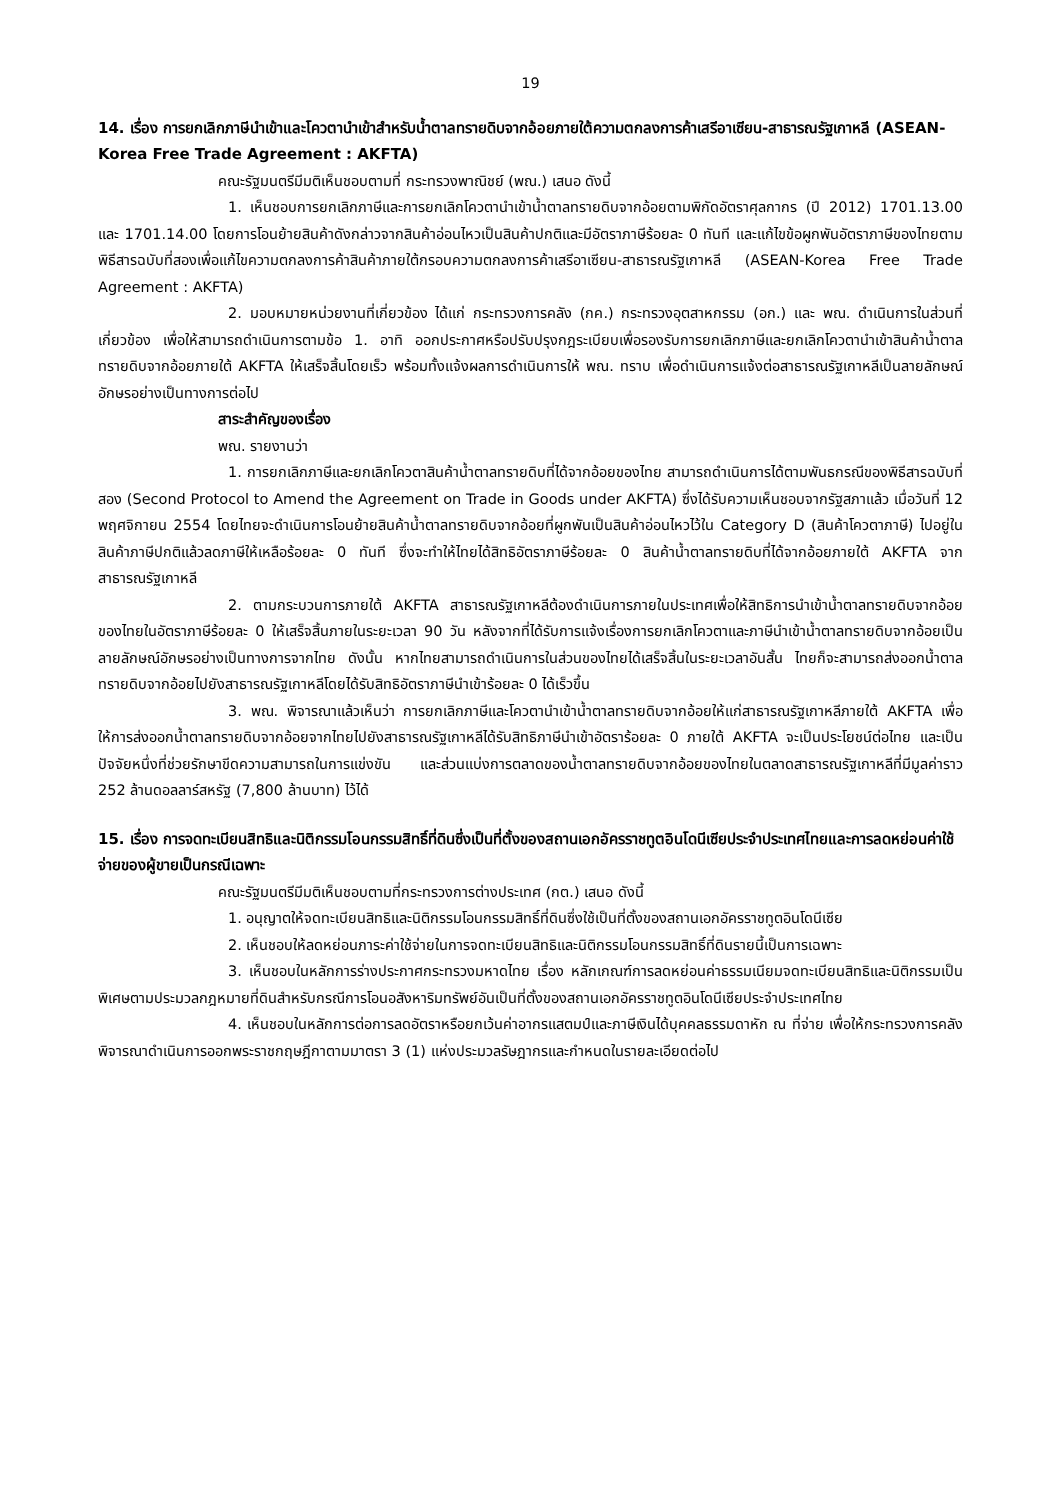19
14. เรื่อง การยกเลิกภาษีนำเข้าและโควตานำเข้าสำหรับน้ำตาลทรายดิบจากอ้อยภายใต้ความตกลงการค้าเสรีอาเซียน-สาธารณรัฐเกาหลี (ASEAN-Korea Free Trade Agreement : AKFTA)
คณะรัฐมนตรีมีมติเห็นชอบตามที่ กระทรวงพาณิชย์ (พณ.) เสนอ ดังนี้
1. เห็นชอบการยกเลิกภาษีและการยกเลิกโควตานำเข้าน้ำตาลทรายดิบจากอ้อยตามพิกัดอัตราศุลกากร (ปี 2012) 1701.13.00 และ 1701.14.00 โดยการโอนย้ายสินค้าดังกล่าวจากสินค้าอ่อนไหวเป็นสินค้าปกติและมีอัตราภาษีร้อยละ 0 ทันที และแก้ไขข้อผูกพันอัตราภาษีของไทยตามพิธีสารฉบับที่สองเพื่อแก้ไขความตกลงการค้าสินค้าภายใต้กรอบความตกลงการค้าเสรีอาเซียน-สาธารณรัฐเกาหลี (ASEAN-Korea Free Trade Agreement : AKFTA)
2. มอบหมายหน่วยงานที่เกี่ยวข้อง ได้แก่ กระทรวงการคลัง (กค.) กระทรวงอุตสาหกรรม (อก.) และ พณ. ดำเนินการในส่วนที่เกี่ยวข้อง เพื่อให้สามารถดำเนินการตามข้อ 1. อาทิ ออกประกาศหรือปรับปรุงกฎระเบียบเพื่อรองรับการยกเลิกภาษีและยกเลิกโควตานำเข้าสินค้าน้ำตาลทรายดิบจากอ้อยภายใต้ AKFTA ให้เสร็จสิ้นโดยเร็ว พร้อมทั้งแจ้งผลการดำเนินการให้ พณ. ทราบ เพื่อดำเนินการแจ้งต่อสาธารณรัฐเกาหลีเป็นลายลักษณ์อักษรอย่างเป็นทางการต่อไป
สาระสำคัญของเรื่อง
พณ. รายงานว่า
1. การยกเลิกภาษีและยกเลิกโควตาสินค้าน้ำตาลทรายดิบที่ได้จากอ้อยของไทย สามารถดำเนินการได้ตามพันธกรณีของพิธีสารฉบับที่สอง (Second Protocol to Amend the Agreement on Trade in Goods under AKFTA) ซึ่งได้รับความเห็นชอบจากรัฐสภาแล้ว เมื่อวันที่ 12 พฤศจิกายน 2554 โดยไทยจะดำเนินการโอนย้ายสินค้าน้ำตาลทรายดิบจากอ้อยที่ผูกพันเป็นสินค้าอ่อนไหวไว้ใน Category D (สินค้าโควตาภาษี) ไปอยู่ในสินค้าภาษีปกติแล้วลดภาษีให้เหลือร้อยละ 0 ทันที ซึ่งจะทำให้ไทยได้สิทธิอัตราภาษีร้อยละ 0 สินค้าน้ำตาลทรายดิบที่ได้จากอ้อยภายใต้ AKFTA จากสาธารณรัฐเกาหลี
2. ตามกระบวนการภายใต้ AKFTA สาธารณรัฐเกาหลีต้องดำเนินการภายในประเทศเพื่อให้สิทธิการนำเข้าน้ำตาลทรายดิบจากอ้อยของไทยในอัตราภาษีร้อยละ 0 ให้เสร็จสิ้นภายในระยะเวลา 90 วัน หลังจากที่ได้รับการแจ้งเรื่องการยกเลิกโควตาและภาษีนำเข้าน้ำตาลทรายดิบจากอ้อยเป็นลายลักษณ์อักษรอย่างเป็นทางการจากไทย ดังนั้น หากไทยสามารถดำเนินการในส่วนของไทยได้เสร็จสิ้นในระยะเวลาอันสั้น ไทยก็จะสามารถส่งออกน้ำตาลทรายดิบจากอ้อยไปยังสาธารณรัฐเกาหลีโดยได้รับสิทธิอัตราภาษีนำเข้าร้อยละ 0 ได้เร็วขึ้น
3. พณ. พิจารณาแล้วเห็นว่า การยกเลิกภาษีและโควตานำเข้าน้ำตาลทรายดิบจากอ้อยให้แก่สาธารณรัฐเกาหลีภายใต้ AKFTA เพื่อให้การส่งออกน้ำตาลทรายดิบจากอ้อยจากไทยไปยังสาธารณรัฐเกาหลีได้รับสิทธิภาษีนำเข้าอัตราร้อยละ 0 ภายใต้ AKFTA จะเป็นประโยชน์ต่อไทย และเป็นปัจจัยหนึ่งที่ช่วยรักษาขีดความสามารถในการแข่งขัน และส่วนแบ่งการตลาดของน้ำตาลทรายดิบจากอ้อยของไทยในตลาดสาธารณรัฐเกาหลีที่มีมูลค่าราว 252 ล้านดอลลาร์สหรัฐ (7,800 ล้านบาท) ไว้ได้
15. เรื่อง การจดทะเบียนสิทธิและนิติกรรมโอนกรรมสิทธิ์ที่ดินซึ่งเป็นที่ตั้งของสถานเอกอัครราชทูตอินโดนีเซียประจำประเทศไทยและการลดหย่อนค่าใช้จ่ายของผู้ขายเป็นกรณีเฉพาะ
คณะรัฐมนตรีมีมติเห็นชอบตามที่กระทรวงการต่างประเทศ (กต.) เสนอ ดังนี้
1. อนุญาตให้จดทะเบียนสิทธิและนิติกรรมโอนกรรมสิทธิ์ที่ดินซึ่งใช้เป็นที่ตั้งของสถานเอกอัครราชทูตอินโดนีเซีย
2. เห็นชอบให้ลดหย่อนภาระค่าใช้จ่ายในการจดทะเบียนสิทธิและนิติกรรมโอนกรรมสิทธิ์ที่ดินรายนี้เป็นการเฉพาะ
3. เห็นชอบในหลักการร่างประกาศกระทรวงมหาดไทย เรื่อง หลักเกณฑ์การลดหย่อนค่าธรรมเนียมจดทะเบียนสิทธิและนิติกรรมเป็นพิเศษตามประมวลกฎหมายที่ดินสำหรับกรณีการโอนอสังหาริมทรัพย์อันเป็นที่ตั้งของสถานเอกอัครราชทูตอินโดนีเซียประจำประเทศไทย
4. เห็นชอบในหลักการต่อการลดอัตราหรือยกเว้นค่าอากรแสตมป์และภาษีเงินได้บุคคลธรรมดาหัก ณ ที่จ่าย เพื่อให้กระทรวงการคลังพิจารณาดำเนินการออกพระราชกฤษฎีกาตามมาตรา 3 (1) แห่งประมวลรัษฎากรและกำหนดในรายละเอียดต่อไป